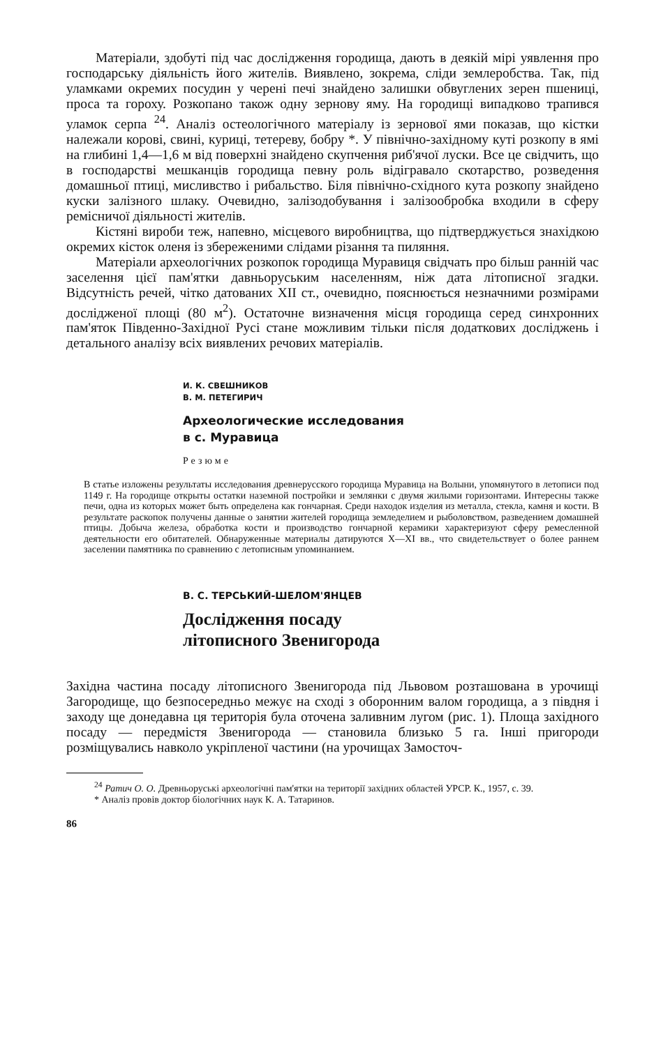Матеріали, здобуті під час дослідження городища, дають в деякій мірі уявлення про господарську діяльність його жителів. Виявлено, зокрема, сліди землеробства. Так, під уламками окремих посудин у черені печі знайдено залишки обвуглених зерен пшениці, проса та гороху. Розкопано також одну зернову яму. На городищі випадково трапився уламок серпа <sup>24</sup>. Аналіз остеологічного матеріалу із зернової ями показав, що кістки належали корові, свині, куриці, тетереву, бобру *. У північно-західному куті розкопу в ямі на глибині 1,4—1,6 м від поверхні знайдено скупчення риб'ячої луски. Все це свідчить, що в господарстві мешканців городища певну роль відігравало скотарство, розведення домашньої птиці, мисливство і рибальство. Біля північно-східного кута розкопу знайдено куски залізного шлаку. Очевидно, залізодобування і залізообробка входили в сферу ремісничої діяльності жителів.
Кістяні вироби теж, напевно, місцевого виробництва, що підтверджується знахідкою окремих кісток оленя із збереженими слідами різання та пиляння.
Матеріали археологічних розкопок городища Муравиця свідчать про більш ранній час заселення цієї пам'ятки давньоруським населенням, ніж дата літописної згадки. Відсутність речей, чітко датованих XII ст., очевидно, пояснюється незначними розмірами дослідженої площі (80 м<sup>2</sup>). Остаточне визначення місця городища серед синхронних пам'яток Південно-Західної Русі стане можливим тільки після додаткових досліджень і детального аналізу всіх виявлених речових матеріалів.
И. К. СВЕШНИКОВ
В. М. ПЕТЕГИРИЧ
Археологические исследования
в с. Муравица
Резюме
В статье изложены результаты исследования древнерусского городища Муравица на Волыни, упомянутого в летописи под 1149 г. На городище открыты остатки наземной постройки и землянки с двумя жилыми горизонтами. Интересны также печи, одна из которых может быть определена как гончарная. Среди находок изделия из металла, стекла, камня и кости. В результате раскопок получены данные о занятии жителей городища земледелием и рыболовством, разведением домашней птицы. Добыча железа, обработка кости и производство гончарной керамики характеризуют сферу ремесленной деятельности его обитателей. Обнаруженные материалы датируются X—XI вв., что свидетельствует о более раннем заселении памятника по сравнению с летописным упоминанием.
В. С. ТЕРСЬКИЙ-ШЕЛОМ'ЯНЦЕВ
Дослідження посаду
літописного Звенигорода
Західна частина посаду літописного Звенигорода під Львовом розташована в урочищі Загородище, що безпосередньо межує на сході з оборонним валом городища, а з півдня і заходу ще донедавна ця територія була оточена заливним лугом (рис. 1). Площа західного посаду — передмістя Звенигорода — становила близько 5 га. Інші пригороди розміщувались навколо укріпленої частини (на урочищах Замосточ-
<sup>24</sup> Ратич О. О. Древньоруські археологічні пам'ятки на території західних областей УРСР. К., 1957, с. 39.
* Аналіз провів доктор біологічних наук К. А. Татаринов.
86